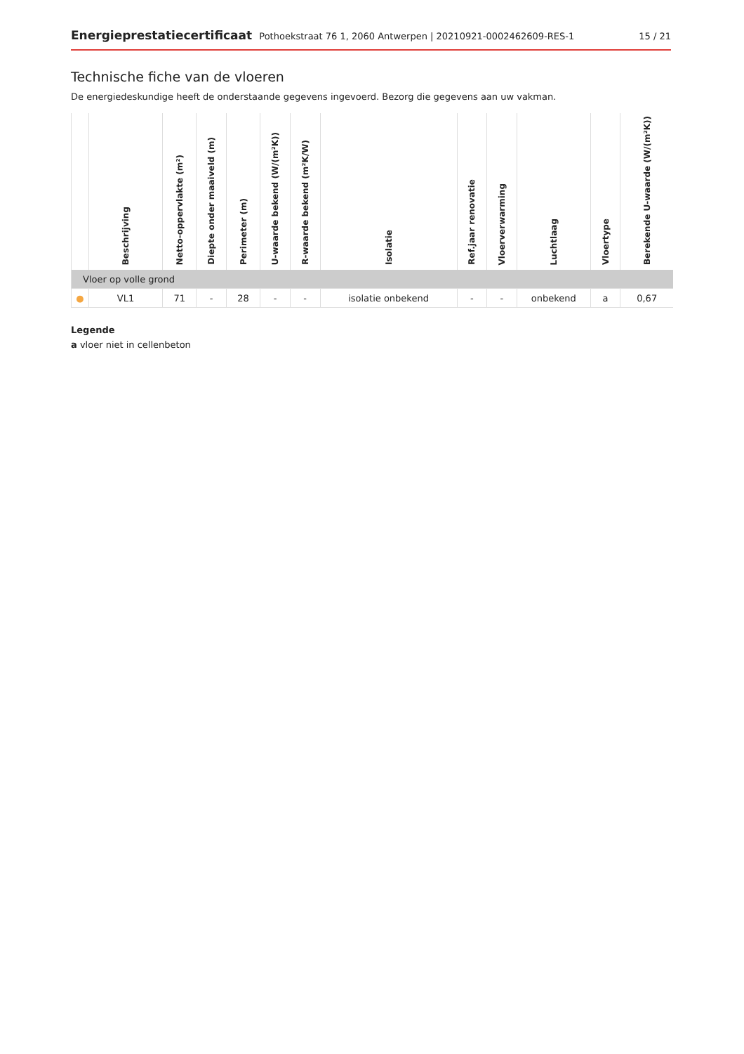Energieprestatiecertificaat Pothoekstraat 76 1, 2060 Antwerpen | 20210921-0002462609-RES-1
15 / 21
Technische fiche van de vloeren
De energiedeskundige heeft de onderstaande gegevens ingevoerd. Bezorg die gegevens aan uw vakman.
| | Beschrijving | Netto-oppervlakte (m²) | Diepte onder maaiveld (m) | Perimeter (m) | U-waarde bekend (W/(m²K)) | R-waarde bekend (m²K/W) | Isolatie | Ref.jaar renovatie | Vloerverwarming | Luchtlaag | Vloertype | Berekende U-waarde (W/(m²K)) |
| --- | --- | --- | --- | --- | --- | --- | --- | --- | --- | --- | --- | --- |
| Vloer op volle grond | | | | | | | | | | | | |
| ● | VL1 | 71 | - | 28 | - | - | isolatie onbekend | - | - | onbekend | a | 0,67 |
Legende
a vloer niet in cellenbeton